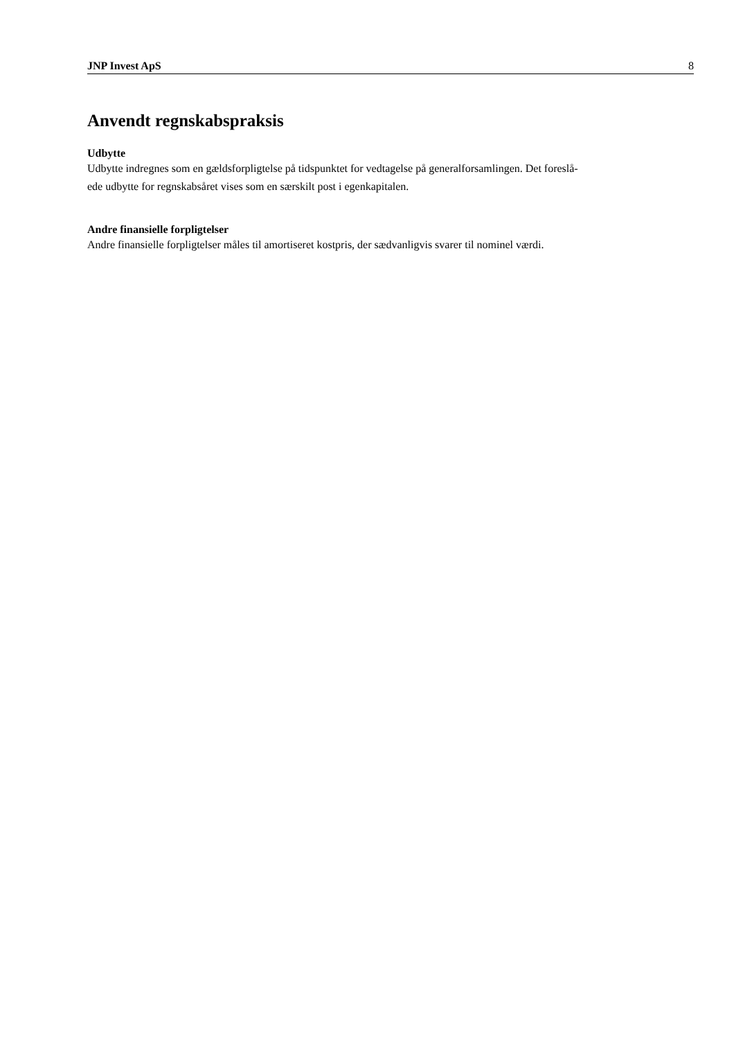JNP Invest ApS 8
Anvendt regnskabspraksis
Udbytte
Udbytte indregnes som en gældsforpligtelse på tidspunktet for vedtagelse på generalforsamlingen. Det foreslå-
ede udbytte for regnskabsåret vises som en særskilt post i egenkapitalen.
Andre finansielle forpligtelser
Andre finansielle forpligtelser måles til amortiseret kostpris, der sædvanligvis svarer til nominel værdi.